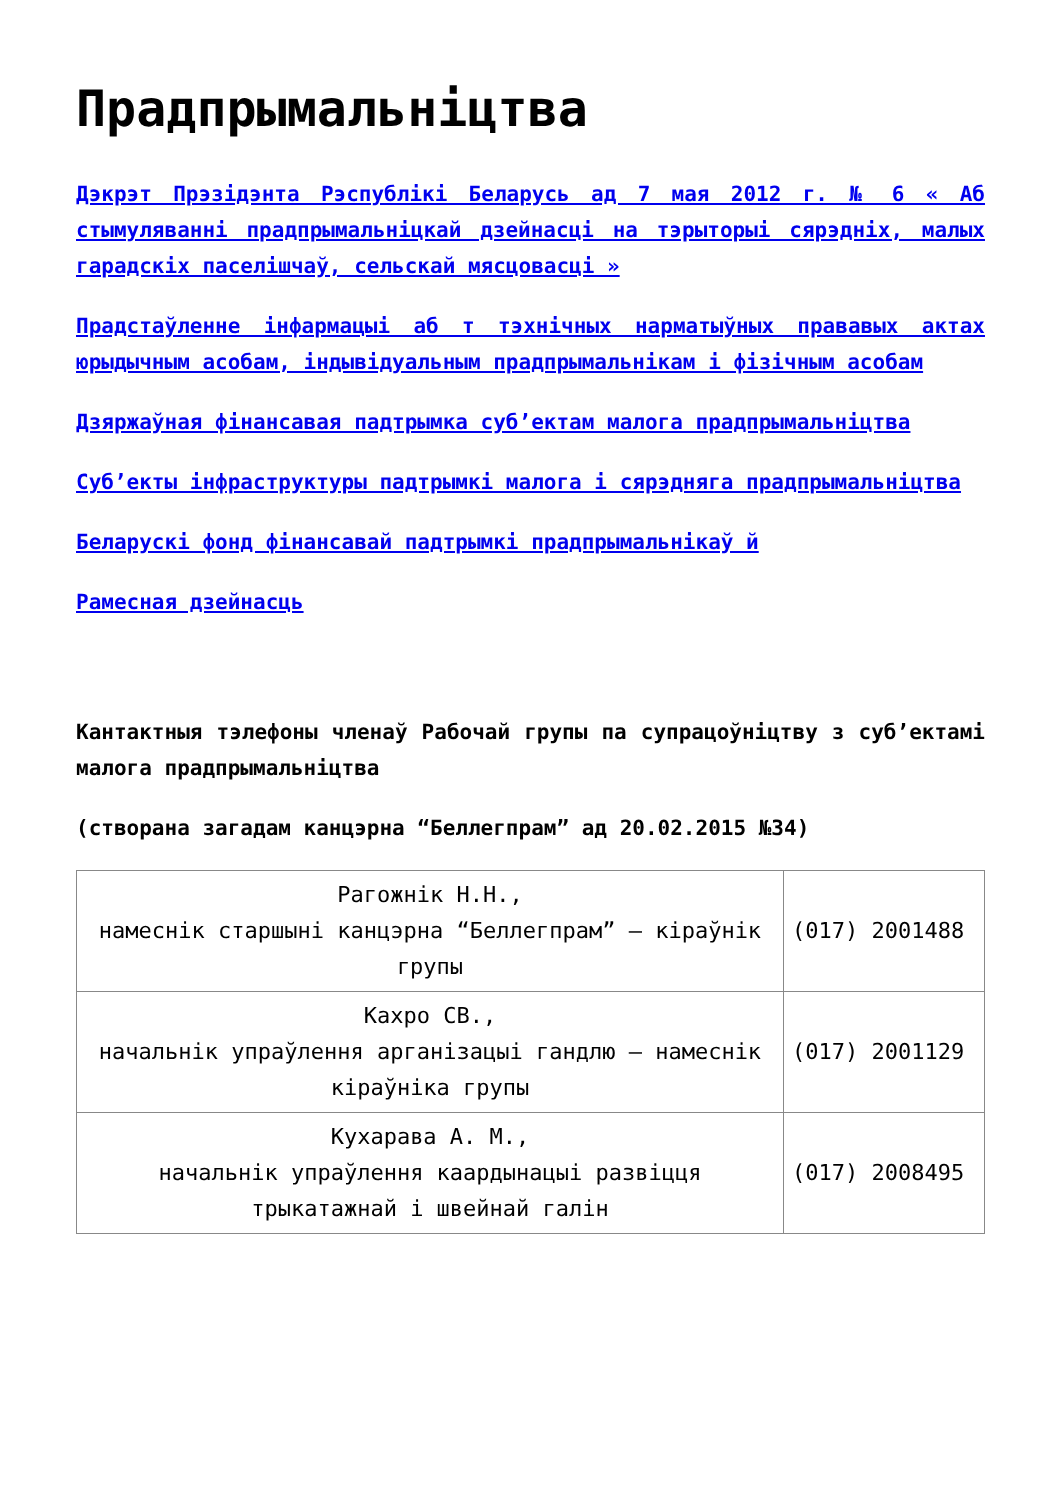Прадпрымальніцтва
Дэкрэт Прэзідэнта Рэспублікі Беларусь ад 7 мая 2012 г. № 6 « Аб стымуляванні прадпрымальніцкай дзейнасці на тэрыторыі сярэдніх, малых гарадскіх паселішчаў, сельскай мясцовасці »
Прадстаўленне інфармацыі аб т тэхнічных нарматыўных прававых актах юрыдычным асобам, індывідуальным прадпрымальнікам і фізічным асобам
Дзяржаўная фінансавая падтрымка суб’ектам малога прадпрымальніцтва
Суб’екты інфраструктуры падтрымкі малога і сярэдняга прадпрымальніцтва
Беларускі фонд фінансавай падтрымкі прадпрымальнікаў й
Рамесная дзейнасць
Кантактныя тэлефоны членаў Рабочай групы па супрацоўніцтву з суб’ектамі малога прадпрымальніцтва
(створана загадам канцэрна “Беллегпрам” ад 20.02.2015 №34)
| Рагожнік Н.Н., намеснік старшыні канцэрна “Беллегпрам” – кіраўнік групы | (017) 2001488 |
| Кахро СВ., начальнік упраўлення арганізацыі гандлю – намеснік кіраўніка групы | (017) 2001129 |
| Кухарава А. М., начальнік упраўлення каардынацыі развіцця трыкатажнай і швейнай галін | (017) 2008495 |